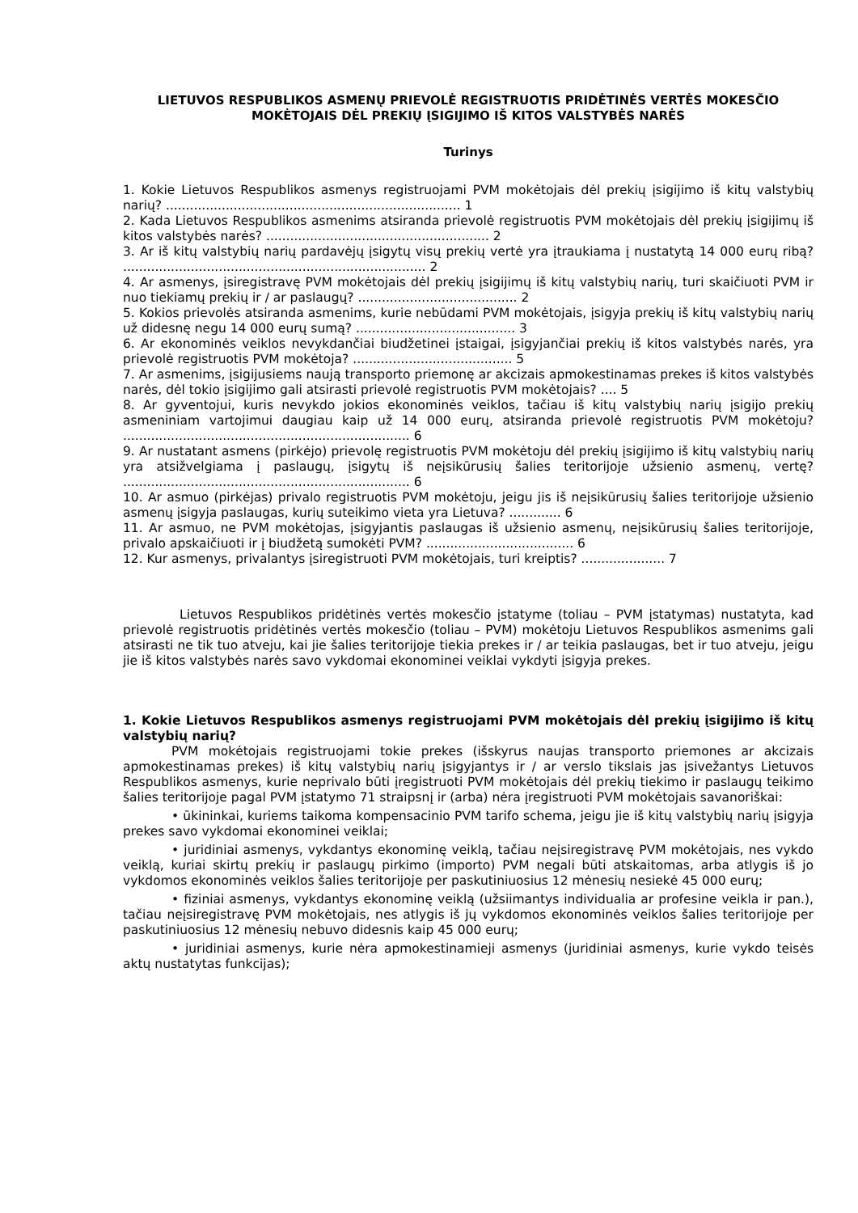LIETUVOS RESPUBLIKOS ASMENŲ PRIEVOLĖ REGISTRUOTIS PRIDĖTINĖS VERTĖS MOKESČIO MOKĖTOJAIS DĖL PREKIŲ ĮSIGIJIMO IŠ KITOS VALSTYBĖS NARĖS
Turinys
1. Kokie Lietuvos Respublikos asmenys registruojami PVM mokėtojais dėl prekių įsigijimo iš kitų valstybių narių? .......................................................................... 1
2. Kada Lietuvos Respublikos asmenims atsiranda prievolė registruotis PVM mokėtojais dėl prekių įsigijimų iš kitos valstybės narės? ........................................................ 2
3. Ar iš kitų valstybių narių pardavėjų įsigytų visų prekių vertė yra įtraukiama į nustatytą 14 000 eurų ribą? ............................................................................ 2
4. Ar asmenys, įsiregistravę PVM mokėtojais dėl prekių įsigijimų iš kitų valstybių narių, turi skaičiuoti PVM ir nuo tiekiamų prekių ir / ar paslaugų? ........................................ 2
5. Kokios prievolės atsiranda asmenims, kurie nebūdami PVM mokėtojais, įsigyja prekių iš kitų valstybių narių už didesnę negu 14 000 eurų sumą? ........................................ 3
6. Ar ekonominės veiklos nevykdančiai biudžetinei įstaigai, įsigyjančiai prekių iš kitos valstybės narės, yra prievolė registruotis PVM mokėtoja? ........................................ 5
7. Ar asmenims, įsigijusiems naują transporto priemonę ar akcizais apmokestinamas prekes iš kitos valstybės narės, dėl tokio įsigijimo gali atsirasti prievolė registruotis PVM mokėtojais? .... 5
8. Ar gyventojui, kuris nevykdo jokios ekonominės veiklos, tačiau iš kitų valstybių narių įsigijo prekių asmeniniam vartojimui daugiau kaip už 14 000 eurų, atsiranda prievolė registruotis PVM mokėtoju? ........................................................................ 6
9. Ar nustatant asmens (pirkėjo) prievolę registruotis PVM mokėtoju dėl prekių įsigijimo iš kitų valstybių narių yra atsižvelgiama į paslaugų, įsigytų iš neįsikūrusių šalies teritorijoje užsienio asmenų, vertę? ........................................................................ 6
10. Ar asmuo (pirkėjas) privalo registruotis PVM mokėtoju, jeigu jis iš neįsikūrusių šalies teritorijoje užsienio asmenų įsigyja paslaugas, kurių suteikimo vieta yra Lietuva? ............. 6
11. Ar asmuo, ne PVM mokėtojas, įsigyjantis paslaugas iš užsienio asmenų, neįsikūrusių šalies teritorijoje, privalo apskaičiuoti ir į biudžetą sumokėti PVM? ..................................... 6
12. Kur asmenys, privalantys įsiregistruoti PVM mokėtojais, turi kreiptis? ..................... 7
Lietuvos Respublikos pridėtinės vertės mokesčio įstatyme (toliau – PVM įstatymas) nustatyta, kad prievolė registruotis pridėtinės vertės mokesčio (toliau – PVM) mokėtoju Lietuvos Respublikos asmenims gali atsirasti ne tik tuo atveju, kai jie šalies teritorijoje tiekia prekes ir / ar teikia paslaugas, bet ir tuo atveju, jeigu jie iš kitos valstybės narės savo vykdomai ekonominei veiklai vykdyti įsigyja prekes.
1. Kokie Lietuvos Respublikos asmenys registruojami PVM mokėtojais dėl prekių įsigijimo iš kitų valstybių narių?
PVM mokėtojais registruojami tokie prekes (išskyrus naujas transporto priemones ar akcizais apmokestinamas prekes) iš kitų valstybių narių įsigyjantys ir / ar verslo tikslais jas įsivežantys Lietuvos Respublikos asmenys, kurie neprivalo būti įregistruoti PVM mokėtojais dėl prekių tiekimo ir paslaugų teikimo šalies teritorijoje pagal PVM įstatymo 71 straipsnį ir (arba) nėra įregistruoti PVM mokėtojais savanoriškai:
• ūkininkai, kuriems taikoma kompensacinio PVM tarifo schema, jeigu jie iš kitų valstybių narių įsigyja prekes savo vykdomai ekonominei veiklai;
• juridiniai asmenys, vykdantys ekonominę veiklą, tačiau neįsiregistravę PVM mokėtojais, nes vykdo veiklą, kuriai skirtų prekių ir paslaugų pirkimo (importo) PVM negali būti atskaitomas, arba atlygis iš jo vykdomos ekonominės veiklos šalies teritorijoje per paskutiniuosius 12 mėnesių nesiekė 45 000 eurų;
• fiziniai asmenys, vykdantys ekonominę veiklą (užsiimantys individualia ar profesine veikla ir pan.), tačiau neįsiregistravę PVM mokėtojais, nes atlygis iš jų vykdomos ekonominės veiklos šalies teritorijoje per paskutiniuosius 12 mėnesių nebuvo didesnis kaip 45 000 eurų;
• juridiniai asmenys, kurie nėra apmokestinamieji asmenys (juridiniai asmenys, kurie vykdo teisės aktų nustatytas funkcijas);